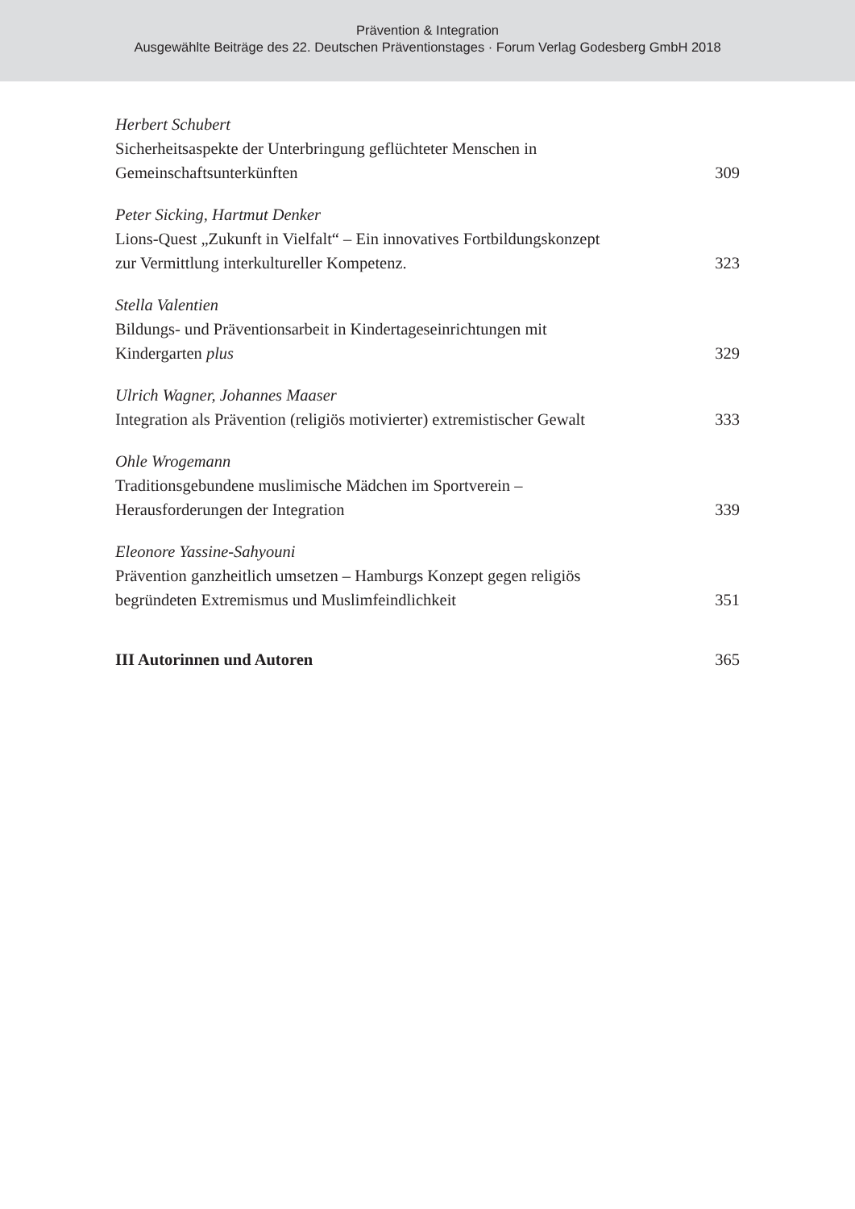Prävention & Integration
Ausgewählte Beiträge des 22. Deutschen Präventionstages · Forum Verlag Godesberg GmbH 2018
Herbert Schubert
Sicherheitsaspekte der Unterbringung geflüchteter Menschen in
Gemeinschaftsunterkünften 309
Peter Sicking, Hartmut Denker
Lions-Quest „Zukunft in Vielfalt“ – Ein innovatives Fortbildungskonzept
zur Vermittlung interkultureller Kompetenz. 323
Stella Valentien
Bildungs- und Präventionsarbeit in Kindertageseinrichtungen mit
Kindergarten plus 329
Ulrich Wagner, Johannes Maaser
Integration als Prävention (religiös motivierter) extremistischer Gewalt 333
Ohle Wrogemann
Traditionsgebundene muslimische Mädchen im Sportverein –
Herausforderungen der Integration 339
Eleonore Yassine-Sahyouni
Prävention ganzheitlich umsetzen – Hamburgs Konzept gegen religiös
begründeten Extremismus und Muslimfeindlichkeit 351
III Autorinnen und Autoren 365